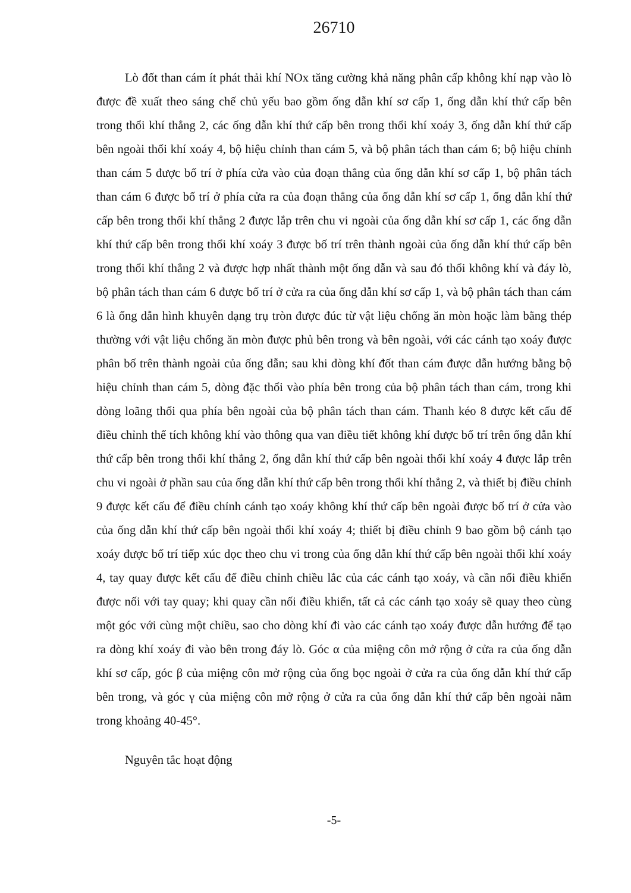26710
Lò đốt than cám ít phát thải khí NOx tăng cường khả năng phân cấp không khí nạp vào lò được đề xuất theo sáng chế chủ yếu bao gồm ống dẫn khí sơ cấp 1, ống dẫn khí thứ cấp bên trong thổi khí thẳng 2, các ống dẫn khí thứ cấp bên trong thổi khí xoáy 3, ống dẫn khí thứ cấp bên ngoài thổi khí xoáy 4, bộ hiệu chỉnh than cám 5, và bộ phân tách than cám 6; bộ hiệu chỉnh than cám 5 được bố trí ở phía cửa vào của đoạn thẳng của ống dẫn khí sơ cấp 1, bộ phân tách than cám 6 được bố trí ở phía cửa ra của đoạn thẳng của ống dẫn khí sơ cấp 1, ống dẫn khí thứ cấp bên trong thổi khí thẳng 2 được lắp trên chu vi ngoài của ống dẫn khí sơ cấp 1, các ống dẫn khí thứ cấp bên trong thổi khí xoáy 3 được bố trí trên thành ngoài của ống dẫn khí thứ cấp bên trong thổi khí thẳng 2 và được hợp nhất thành một ống dẫn và sau đó thổi không khí và đáy lò, bộ phân tách than cám 6 được bố trí ở cửa ra của ống dẫn khí sơ cấp 1, và bộ phân tách than cám 6 là ống dẫn hình khuyên dạng trụ tròn được đúc từ vật liệu chống ăn mòn hoặc làm bằng thép thường với vật liệu chống ăn mòn được phủ bên trong và bên ngoài, với các cánh tạo xoáy được phân bố trên thành ngoài của ống dẫn; sau khi dòng khí đốt than cám được dẫn hướng bằng bộ hiệu chỉnh than cám 5, dòng đặc thổi vào phía bên trong của bộ phân tách than cám, trong khi dòng loãng thổi qua phía bên ngoài của bộ phân tách than cám. Thanh kéo 8 được kết cấu để điều chỉnh thể tích không khí vào thông qua van điều tiết không khí được bố trí trên ống dẫn khí thứ cấp bên trong thổi khí thẳng 2, ống dẫn khí thứ cấp bên ngoài thổi khí xoáy 4 được lắp trên chu vi ngoài ở phần sau của ống dẫn khí thứ cấp bên trong thổi khí thẳng 2, và thiết bị điều chỉnh 9 được kết cấu để điều chỉnh cánh tạo xoáy không khí thứ cấp bên ngoài được bố trí ở cửa vào của ống dẫn khí thứ cấp bên ngoài thổi khí xoáy 4; thiết bị điều chỉnh 9 bao gồm bộ cánh tạo xoáy được bố trí tiếp xúc dọc theo chu vi trong của ống dẫn khí thứ cấp bên ngoài thổi khí xoáy 4, tay quay được kết cấu để điều chỉnh chiều lắc của các cánh tạo xoáy, và cần nối điều khiển được nối với tay quay; khi quay cần nối điều khiển, tất cả các cánh tạo xoáy sẽ quay theo cùng một góc với cùng một chiều, sao cho dòng khí đi vào các cánh tạo xoáy được dẫn hướng để tạo ra dòng khí xoáy đi vào bên trong đáy lò. Góc α của miệng côn mở rộng ở cửa ra của ống dẫn khí sơ cấp, góc β của miệng côn mở rộng của ống bọc ngoài ở cửa ra của ống dẫn khí thứ cấp bên trong, và góc γ của miệng côn mở rộng ở cửa ra của ống dẫn khí thứ cấp bên ngoài nằm trong khoảng 40-45°.
Nguyên tắc hoạt động
-5-